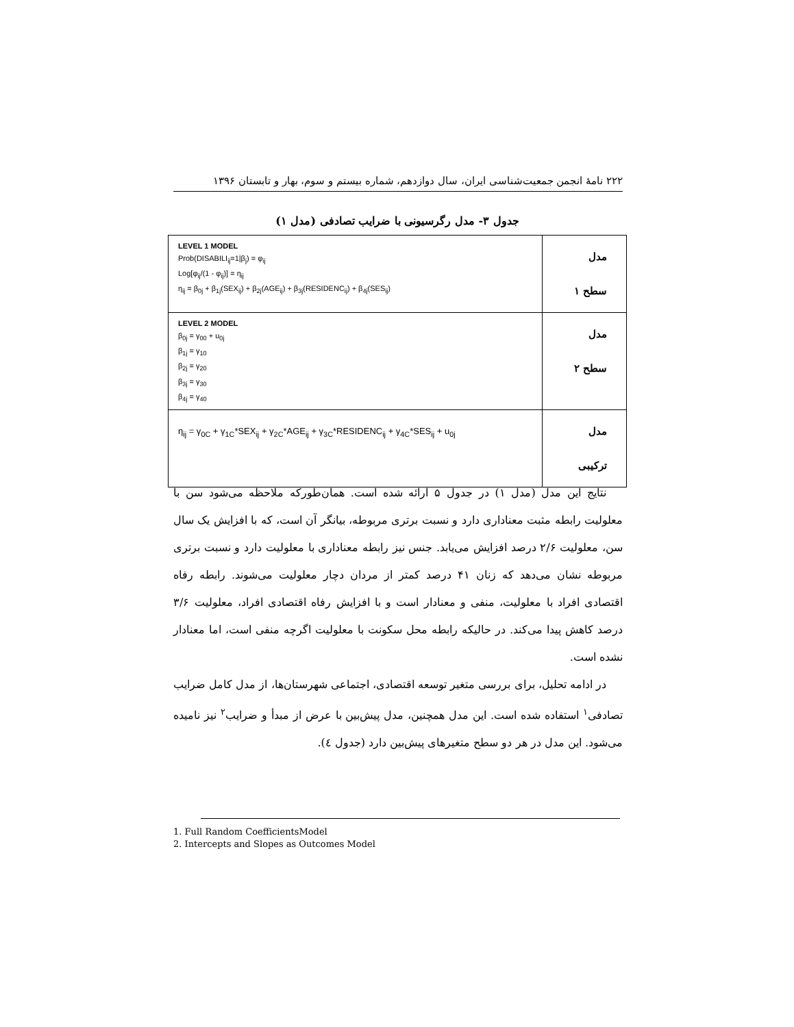۲۲۲ نامهٔ انجمن جمعیت‌شناسی ایران، سال دوازدهم، شماره بیستم و سوم، بهار و تابستان ۱۳۹۶
جدول ۳- مدل رگرسیونی با ضرایب تصادفی (مدل ۱)
| LEVEL 1 MODEL Prob(DISABILI<sub>ij</sub>=1/β<sub>j</sub>) = φ<sub>ij</sub> Log[φ<sub>ij</sub>/(1 - φ<sub>ij</sub>)] = η<sub>ij</sub> η<sub>ij</sub> = β<sub>0j</sub> + β<sub>1j</sub>(SEX<sub>ij</sub>) + β<sub>2j</sub>(AGE<sub>ij</sub>) + β<sub>3j</sub>(RESIDENC<sub>ij</sub>) + β<sub>4j</sub>(SES<sub>ij</sub>) | مدل سطح ۱ |
| LEVEL 2 MODEL β<sub>0j</sub> = γ<sub>00</sub> + u<sub>0j</sub> β<sub>1j</sub> = γ<sub>10</sub> β<sub>2j</sub> = γ<sub>20</sub> β<sub>3j</sub> = γ<sub>30</sub> β<sub>4j</sub> = γ<sub>40</sub> | مدل سطح ۲ |
| η<sub>ij</sub> = γ<sub>0C</sub> + γ<sub>1C</sub>*SEX<sub>ij</sub> + γ<sub>2C</sub>*AGE<sub>ij</sub> + γ<sub>3C</sub>*RESIDENC<sub>ij</sub> + γ<sub>4C</sub>*SES<sub>ij</sub> + u<sub>0j</sub> | مدل ترکیبی |
نتایج این مدل (مدل ۱) در جدول ۵ ارائه شده است. همان‌طورکه ملاحظه می‌شود سن با معلولیت رابطه مثبت معناداری دارد و نسبت برتری مربوطه، بیانگر آن است، که با افزایش یک سال سن، معلولیت ۲/۶ درصد افزایش می‌یابد. جنس نیز رابطه معناداری با معلولیت دارد و نسبت برتری مربوطه نشان می‌دهد که زنان ۴۱ درصد کمتر از مردان دچار معلولیت می‌شوند. رابطه رفاه اقتصادی افراد با معلولیت، منفی و معنادار است و با افزایش رفاه اقتصادی افراد، معلولیت ۳/۶ درصد کاهش پیدا می‌کند. در حالیکه رابطه محل سکونت با معلولیت اگرچه منفی است، اما معنادار نشده است.
در ادامه تحلیل، برای بررسی متغیر توسعه اقتصادی، اجتماعی شهرستان‌ها، از مدل کامل ضرایب تصادفی<sup>۱</sup> استفاده شده است. این مدل همچنین، مدل پیش‌بین با عرض از مبدأ و ضرایب<sup>۲</sup> نیز نامیده می‌شود. این مدل در هر دو سطح متغیرهای پیش‌بین دارد (جدول ٤).
1. Full Random CoefficientsModel
2. Intercepts and Slopes as Outcomes Model